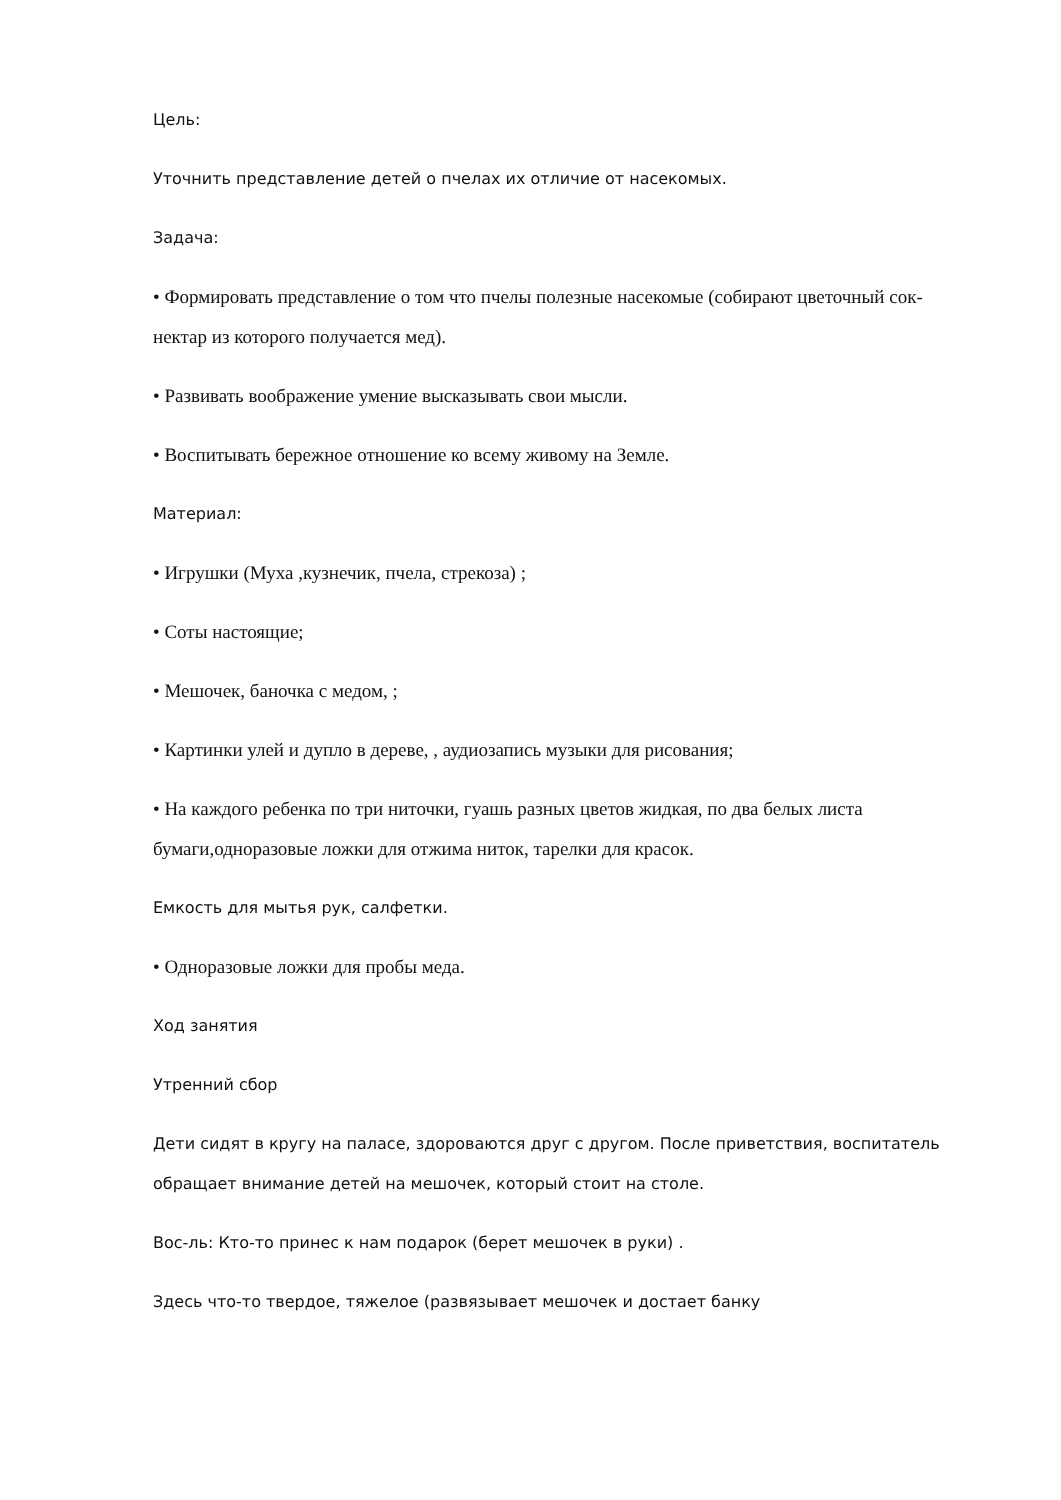Цель:
Уточнить представление детей о пчелах их отличие от насекомых.
Задача:
• Формировать представление о том что пчелы полезные насекомые (собирают цветочный сок- нектар из которого получается мед).
• Развивать воображение умение высказывать свои мысли.
• Воспитывать бережное отношение ко всему живому на Земле.
Материал:
• Игрушки (Муха ,кузнечик, пчела, стрекоза) ;
• Соты настоящие;
• Мешочек, баночка с медом, ;
• Картинки улей и дупло в дереве, , аудиозапись музыки для рисования;
• На каждого ребенка по три ниточки, гуашь разных цветов жидкая, по два белых листа бумаги,одноразовые ложки для отжима ниток, тарелки для красок.
Емкость для мытья рук, салфетки.
• Одноразовые ложки для пробы меда.
Ход занятия
Утренний сбор
Дети сидят в кругу на паласе, здороваются друг с другом. После приветствия, воспитатель обращает внимание детей на мешочек, который стоит на столе.
Вос-ль: Кто-то принес к нам подарок (берет мешочек в руки) .
Здесь что-то твердое, тяжелое (развязывает мешочек и достает банку